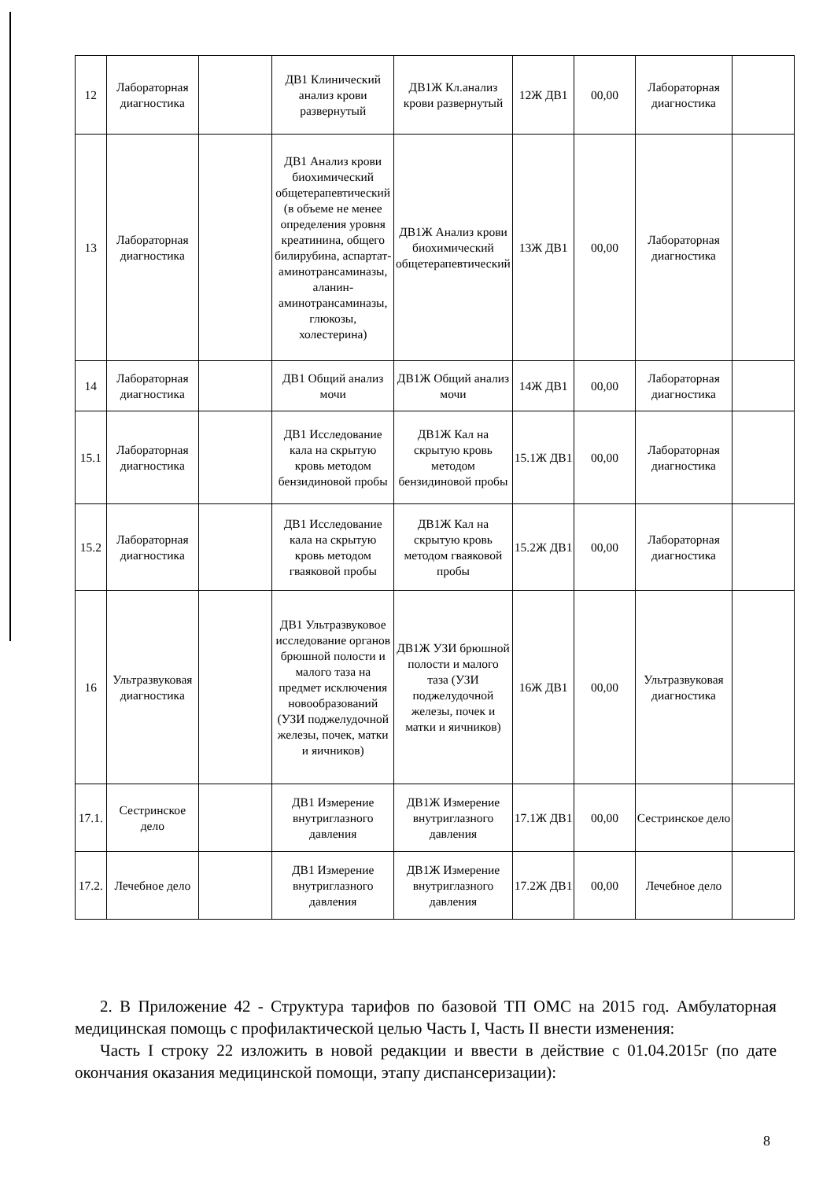| 12 | Лабораторная диагностика | | ДВ1 Клинический анализ крови развернутый | ДВ1Ж Кл.анализ крови развернутый | 12Ж ДВ1 | 00,00 | Лабораторная диагностика | |
| 13 | Лабораторная диагностика | | ДВ1 Анализ крови биохимический общетерапевтический (в объеме не менее определения уровня креатинина, общего билирубина, аспартат-аминотрансаминазы, аланин-аминотрансаминазы, глюкозы, холестерина) | ДВ1Ж Анализ крови биохимический общетерапевтический | 13Ж ДВ1 | 00,00 | Лабораторная диагностика | |
| 14 | Лабораторная диагностика | | ДВ1 Общий анализ мочи | ДВ1Ж Общий анализ мочи | 14Ж ДВ1 | 00,00 | Лабораторная диагностика | |
| 15.1 | Лабораторная диагностика | | ДВ1 Исследование кала на скрытую кровь методом бензидиновой пробы | ДВ1Ж Кал на скрытую кровь методом бензидиновой пробы | 15.1Ж ДВ1 | 00,00 | Лабораторная диагностика | |
| 15.2 | Лабораторная диагностика | | ДВ1 Исследование кала на скрытую кровь методом гваяковой пробы | ДВ1Ж Кал на скрытую кровь методом гваяковой пробы | 15.2Ж ДВ1 | 00,00 | Лабораторная диагностика | |
| 16 | Ультразвуковая диагностика | | ДВ1 Ультразвуковое исследование органов брюшной полости и малого таза на предмет исключения новообразований (УЗИ поджелудочной железы, почек, матки и яичников) | ДВ1Ж УЗИ брюшной полости и малого таза (УЗИ поджелудочной железы, почек и матки и яичников) | 16Ж ДВ1 | 00,00 | Ультразвуковая диагностика | |
| 17.1. | Сестринское дело | | ДВ1 Измерение внутриглазного давления | ДВ1Ж Измерение внутриглазного давления | 17.1Ж ДВ1 | 00,00 | Сестринское дело | |
| 17.2. | Лечебное дело | | ДВ1 Измерение внутриглазного давления | ДВ1Ж Измерение внутриглазного давления | 17.2Ж ДВ1 | 00,00 | Лечебное дело | |
2. В Приложение 42 - Структура тарифов по базовой ТП ОМС на 2015 год. Амбулаторная медицинская помощь с профилактической целью Часть I, Часть II внести изменения:
Часть I строку 22 изложить в новой редакции и ввести в действие с 01.04.2015г (по дате окончания оказания медицинской помощи, этапу диспансеризации):
8